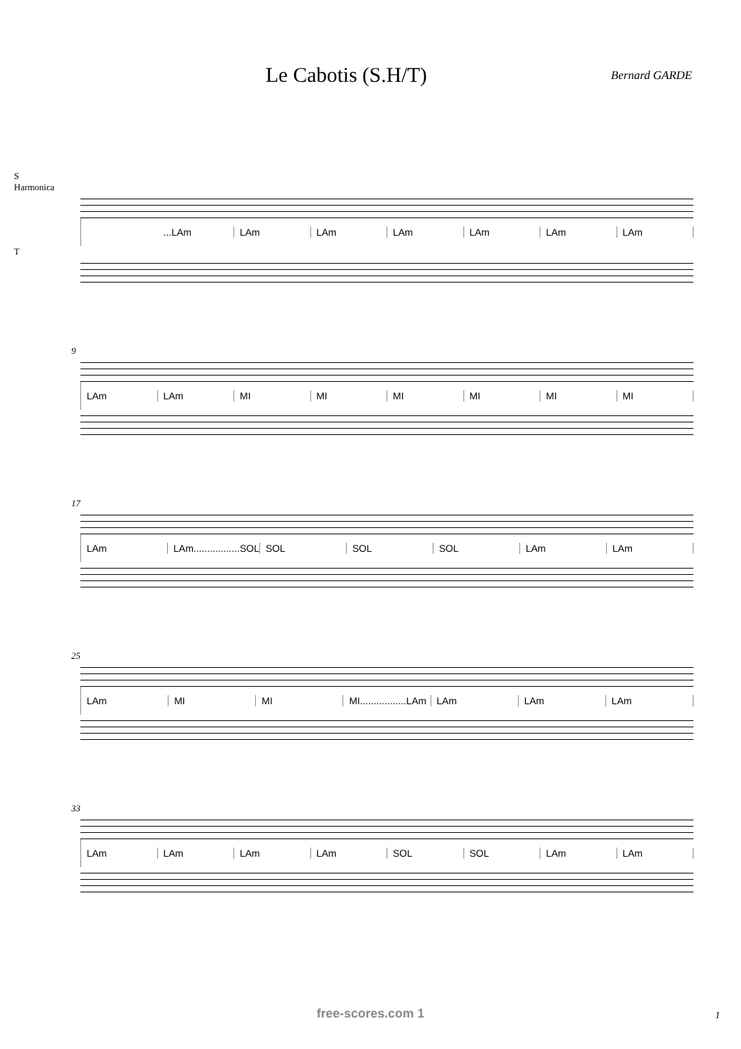Le Cabotis (S.H/T)
Bernard GARDE
S
Harmonica
...LAm LAm LAm LAm LAm LAm LAm
T
9
LAm LAm MI MI MI MI MI MI
17
LAm LAm.................SOL SOL SOL SOL LAm LAm
25
LAm MI MI MI.................LAm LAm LAm LAm
33
LAm LAm LAm LAm SOL SOL LAm LAm
free-scores.com 1 1